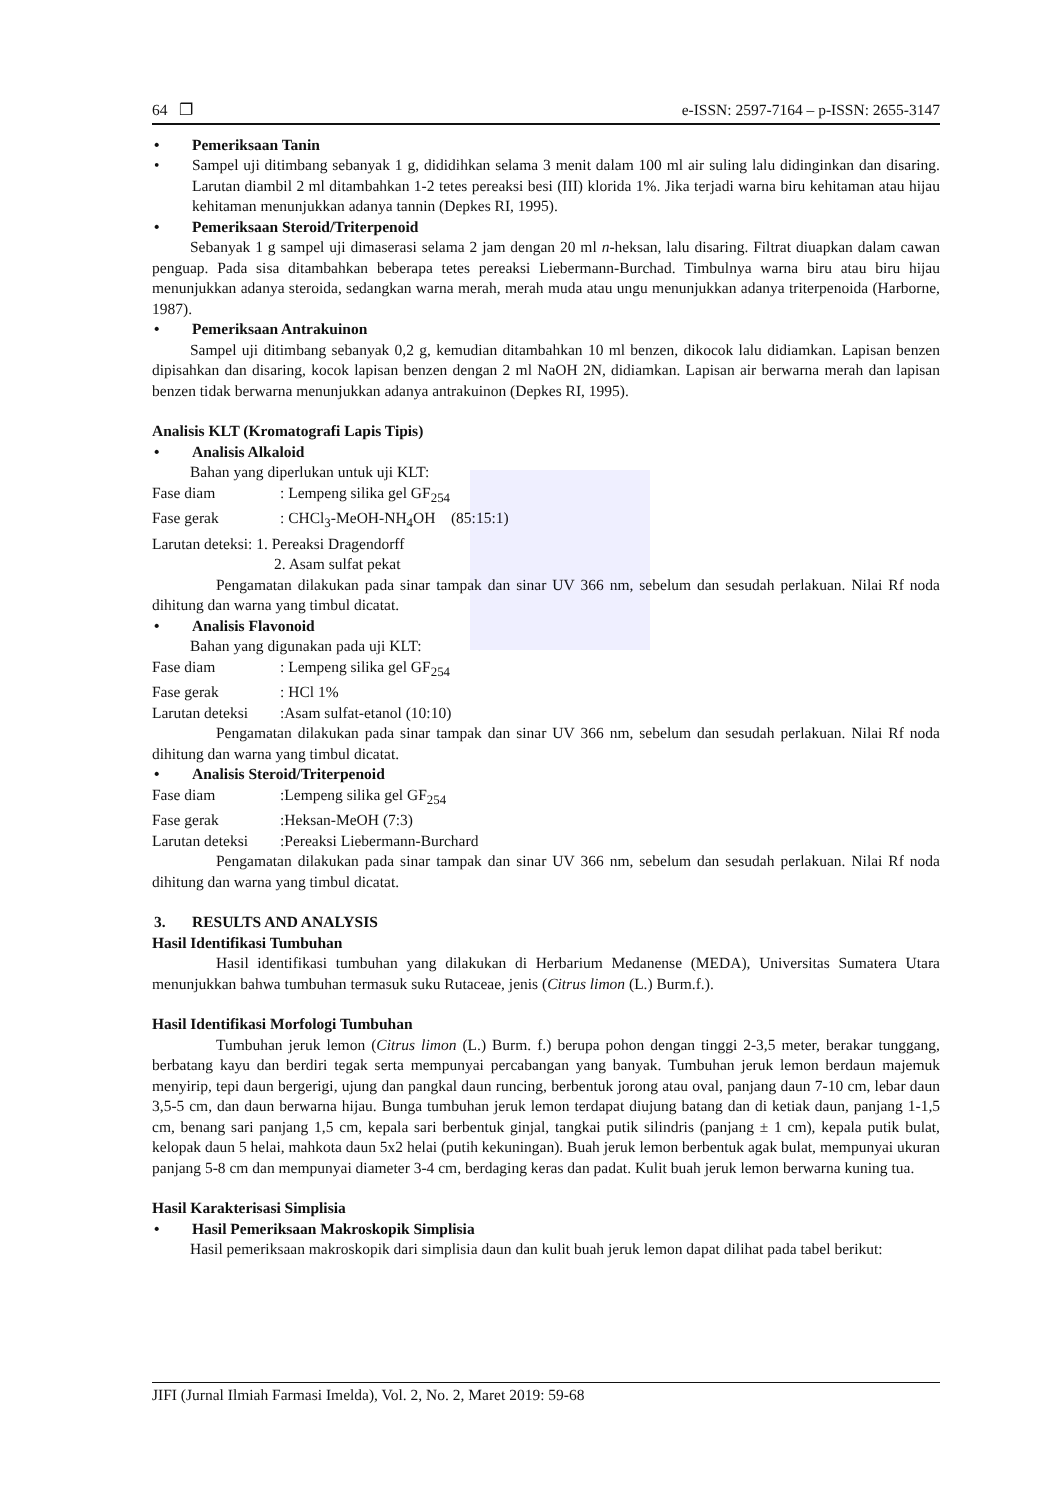64 ❐ e-ISSN: 2597-7164 – p-ISSN: 2655-3147
• Pemeriksaan Tanin
• Sampel uji ditimbang sebanyak 1 g, dididihkan selama 3 menit dalam 100 ml air suling lalu didinginkan dan disaring. Larutan diambil 2 ml ditambahkan 1-2 tetes pereaksi besi (III) klorida 1%. Jika terjadi warna biru kehitaman atau hijau kehitaman menunjukkan adanya tannin (Depkes RI, 1995).
• Pemeriksaan Steroid/Triterpenoid
Sebanyak 1 g sampel uji dimaserasi selama 2 jam dengan 20 ml n-heksan, lalu disaring. Filtrat diuapkan dalam cawan penguap. Pada sisa ditambahkan beberapa tetes pereaksi Liebermann-Burchad. Timbulnya warna biru atau biru hijau menunjukkan adanya steroida, sedangkan warna merah, merah muda atau ungu menunjukkan adanya triterpenoida (Harborne, 1987).
• Pemeriksaan Antrakuinon
Sampel uji ditimbang sebanyak 0,2 g, kemudian ditambahkan 10 ml benzen, dikocok lalu didiamkan. Lapisan benzen dipisahkan dan disaring, kocok lapisan benzen dengan 2 ml NaOH 2N, didiamkan. Lapisan air berwarna merah dan lapisan benzen tidak berwarna menunjukkan adanya antrakuinon (Depkes RI, 1995).
Analisis KLT (Kromatografi Lapis Tipis)
• Analisis Alkaloid
Bahan yang diperlukan untuk uji KLT:
Fase diam: Lempeng silika gel GF<sub>254</sub>
Fase gerak: CHCl<sub>3</sub>-MeOH-NH<sub>4</sub>OH (85:15:1)
Larutan deteksi: 1. Pereaksi Dragendorff
2. Asam sulfat pekat
Pengamatan dilakukan pada sinar tampak dan sinar UV 366 nm, sebelum dan sesudah perlakuan. Nilai Rf noda dihitung dan warna yang timbul dicatat.
• Analisis Flavonoid
Bahan yang digunakan pada uji KLT:
Fase diam: Lempeng silika gel GF<sub>254</sub>
Fase gerak: HCl 1%
Larutan deteksi:Asam sulfat-etanol (10:10)
Pengamatan dilakukan pada sinar tampak dan sinar UV 366 nm, sebelum dan sesudah perlakuan. Nilai Rf noda dihitung dan warna yang timbul dicatat.
• Analisis Steroid/Triterpenoid
Fase diam:Lempeng silika gel GF<sub>254</sub>
Fase gerak:Heksan-MeOH (7:3)
Larutan deteksi:Pereaksi Liebermann-Burchard
Pengamatan dilakukan pada sinar tampak dan sinar UV 366 nm, sebelum dan sesudah perlakuan. Nilai Rf noda dihitung dan warna yang timbul dicatat.
3. RESULTS AND ANALYSIS
Hasil Identifikasi Tumbuhan
Hasil identifikasi tumbuhan yang dilakukan di Herbarium Medanense (MEDA), Universitas Sumatera Utara menunjukkan bahwa tumbuhan termasuk suku Rutaceae, jenis (Citrus limon (L.) Burm.f.).
Hasil Identifikasi Morfologi Tumbuhan
Tumbuhan jeruk lemon (Citrus limon (L.) Burm. f.) berupa pohon dengan tinggi 2-3,5 meter, berakar tunggang, berbatang kayu dan berdiri tegak serta mempunyai percabangan yang banyak. Tumbuhan jeruk lemon berdaun majemuk menyirip, tepi daun bergerigi, ujung dan pangkal daun runcing, berbentuk jorong atau oval, panjang daun 7-10 cm, lebar daun 3,5-5 cm, dan daun berwarna hijau. Bunga tumbuhan jeruk lemon terdapat diujung batang dan di ketiak daun, panjang 1-1,5 cm, benang sari panjang 1,5 cm, kepala sari berbentuk ginjal, tangkai putik silindris (panjang ± 1 cm), kepala putik bulat, kelopak daun 5 helai, mahkota daun 5x2 helai (putih kekuningan). Buah jeruk lemon berbentuk agak bulat, mempunyai ukuran panjang 5-8 cm dan mempunyai diameter 3-4 cm, berdaging keras dan padat. Kulit buah jeruk lemon berwarna kuning tua.
Hasil Karakterisasi Simplisia
• Hasil Pemeriksaan Makroskopik Simplisia
Hasil pemeriksaan makroskopik dari simplisia daun dan kulit buah jeruk lemon dapat dilihat pada tabel berikut:
JIFI (Jurnal Ilmiah Farmasi Imelda), Vol. 2, No. 2, Maret 2019: 59-68